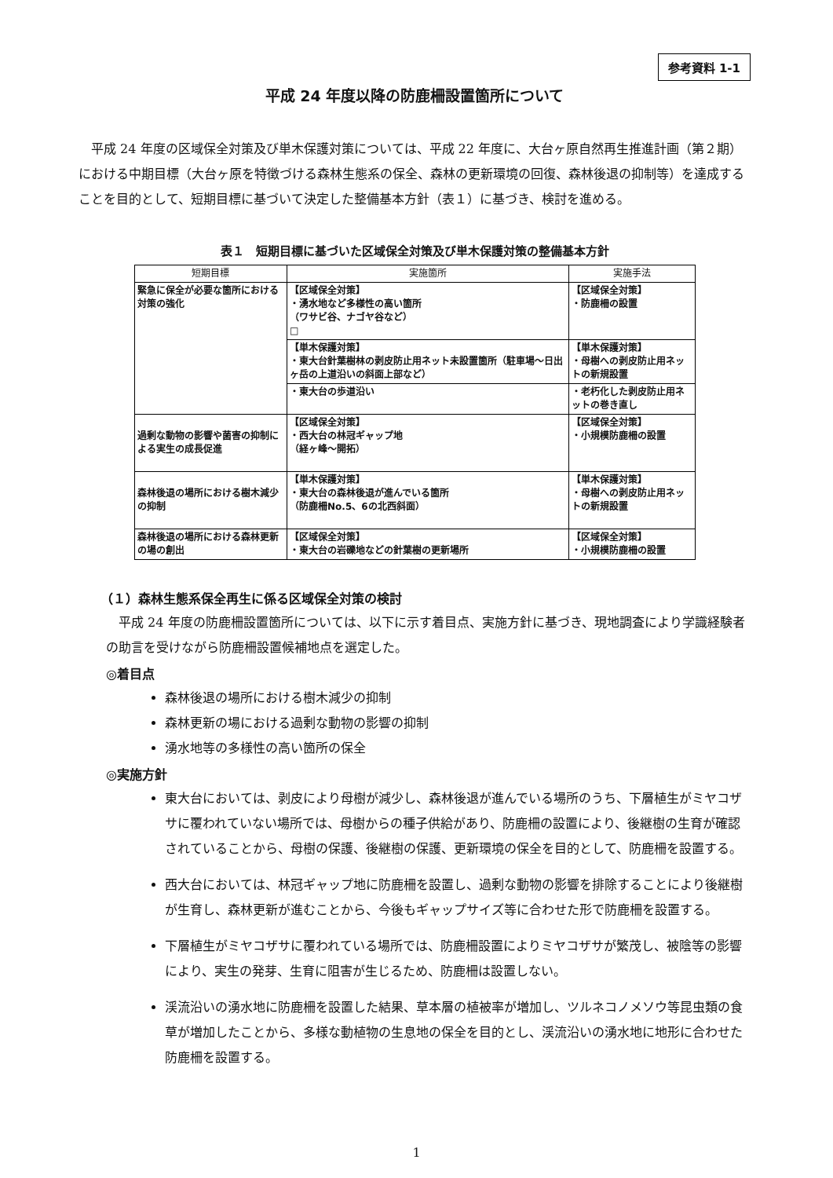参考資料 1-1
平成 24 年度以降の防鹿柵設置箇所について
　平成 24 年度の区域保全対策及び単木保護対策については、平成 22 年度に、大台ヶ原自然再生推進計画（第２期）における中期目標（大台ヶ原を特徴づける森林生態系の保全、森林の更新環境の回復、森林後退の抑制等）を達成することを目的として、短期目標に基づいて決定した整備基本方針（表１）に基づき、検討を進める。
表１　短期目標に基づいた区域保全対策及び単木保護対策の整備基本方針
| 短期目標 | 実施箇所 | 実施手法 |
| --- | --- | --- |
| 緊急に保全が必要な箇所における対策の強化 | 【区域保全対策】 ・湧水地など多様性の高い箇所 （ワサビ谷、ナゴヤ谷など） □ | 【区域保全対策】 ・防鹿柵の設置 |
| | 【単木保護対策】 ・東大台針葉樹林の剥皮防止用ネット未設置箇所（駐車場～日出ヶ岳の上道沿いの斜面上部など） | 【単木保護対策】 ・母樹への剥皮防止用ネットの新規設置 |
| | ・東大台の歩道沿い | ・老朽化した剥皮防止用ネットの巻き直し |
| 過剰な動物の影響や菌害の抑制による実生の成長促進 | 【区域保全対策】 ・西大台の林冠ギャップ地 （経ヶ峰～開拓） | 【区域保全対策】 ・小規模防鹿柵の設置 |
| 森林後退の場所における樹木減少の抑制 | 【単木保護対策】 ・東大台の森林後退が進んでいる箇所 （防鹿柵No.5、6の北西斜面） | 【単木保護対策】 ・母樹への剥皮防止用ネットの新規設置 |
| 森林後退の場所における森林更新の場の創出 | 【区域保全対策】 ・東大台の岩礫地などの針葉樹の更新場所 | 【区域保全対策】 ・小規模防鹿柵の設置 |
（１）森林生態系保全再生に係る区域保全対策の検討
　平成 24 年度の防鹿柵設置箇所については、以下に示す着目点、実施方針に基づき、現地調査により学識経験者の助言を受けながら防鹿柵設置候補地点を選定した。
◎着目点
森林後退の場所における樹木減少の抑制
森林更新の場における過剰な動物の影響の抑制
湧水地等の多様性の高い箇所の保全
◎実施方針
東大台においては、剥皮により母樹が減少し、森林後退が進んでいる場所のうち、下層植生がミヤコザサに覆われていない場所では、母樹からの種子供給があり、防鹿柵の設置により、後継樹の生育が確認されていることから、母樹の保護、後継樹の保護、更新環境の保全を目的として、防鹿柵を設置する。
西大台においては、林冠ギャップ地に防鹿柵を設置し、過剰な動物の影響を排除することにより後継樹が生育し、森林更新が進むことから、今後もギャップサイズ等に合わせた形で防鹿柵を設置する。
下層植生がミヤコザサに覆われている場所では、防鹿柵設置によりミヤコザサが繁茂し、被陰等の影響により、実生の発芽、生育に阻害が生じるため、防鹿柵は設置しない。
渓流沿いの湧水地に防鹿柵を設置した結果、草本層の植被率が増加し、ツルネコノメソウ等昆虫類の食草が増加したことから、多様な動植物の生息地の保全を目的とし、渓流沿いの湧水地に地形に合わせた防鹿柵を設置する。
1